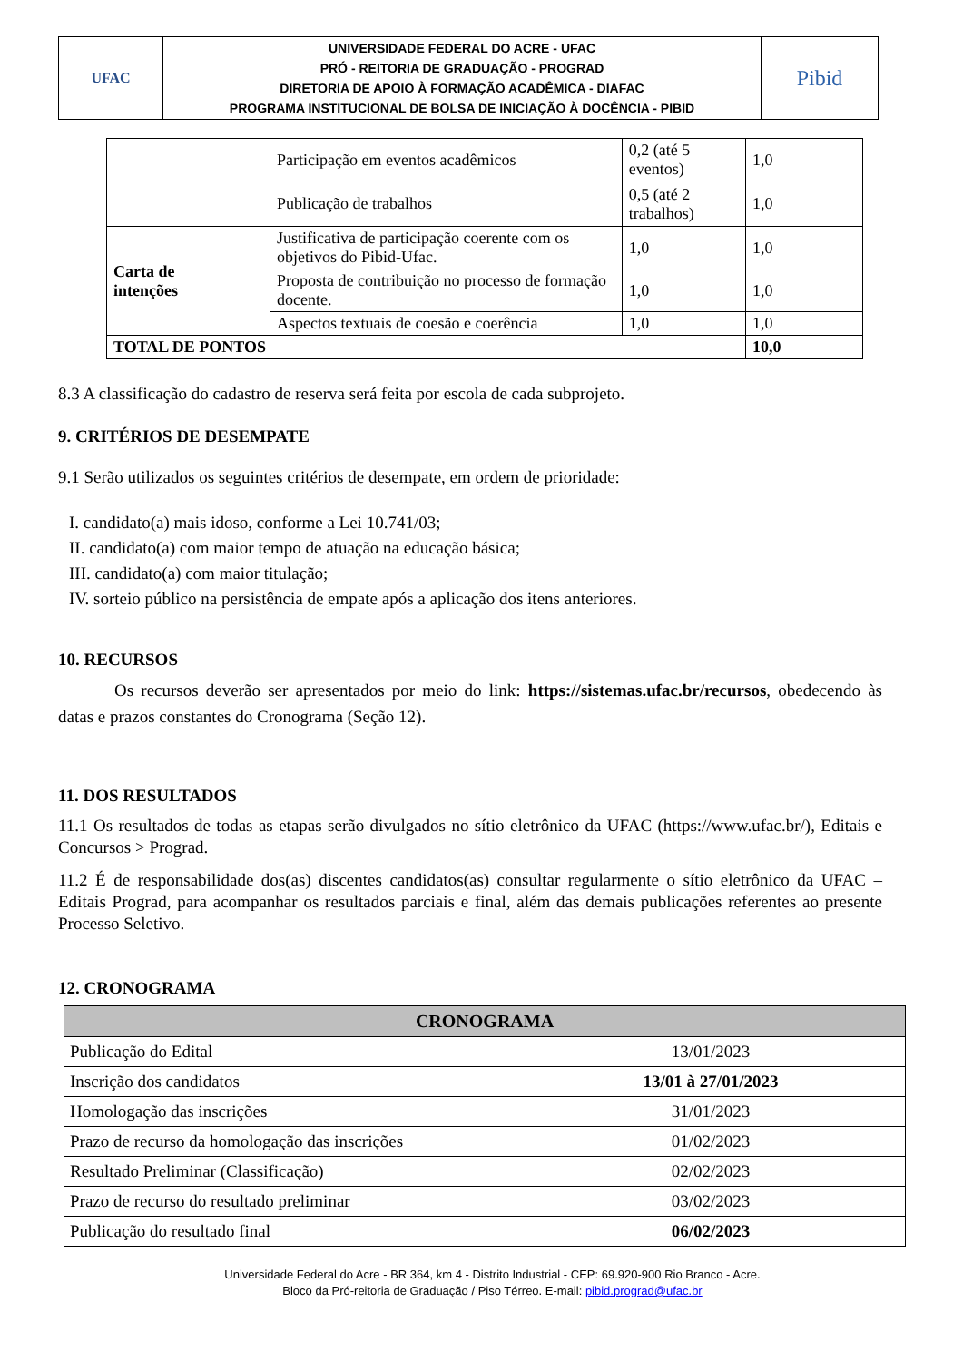| UFAC | UNIVERSIDADE FEDERAL DO ACRE - UFAC PRÓ - REITORIA DE GRADUAÇÃO - PROGRAD DIRETORIA DE APOIO À FORMAÇÃO ACADÊMICA - DIAFAC PROGRAMA INSTITUCIONAL DE BOLSA DE INICIAÇÃO À DOCÊNCIA - PIBID | Pibid |
| | Participação em eventos acadêmicos | 0,2 (até 5 eventos) | 1,0 |
| | Publicação de trabalhos | 0,5 (até 2 trabalhos) | 1,0 |
| Carta de intenções | Justificativa de participação coerente com os objetivos do Pibid-Ufac. | 1,0 | 1,0 |
| | Proposta de contribuição no processo de formação docente. | 1,0 | 1,0 |
| | Aspectos textuais de coesão e coerência | 1,0 | 1,0 |
| TOTAL DE PONTOS | | | 10,0 |
8.3 A classificação do cadastro de reserva será feita por escola de cada subprojeto.
9. CRITÉRIOS DE DESEMPATE
9.1 Serão utilizados os seguintes critérios de desempate, em ordem de prioridade:
I. candidato(a) mais idoso, conforme a Lei 10.741/03;
II. candidato(a) com maior tempo de atuação na educação básica;
III. candidato(a) com maior titulação;
IV. sorteio público na persistência de empate após a aplicação dos itens anteriores.
10. RECURSOS
Os recursos deverão ser apresentados por meio do link: https://sistemas.ufac.br/recursos, obedecendo às datas e prazos constantes do Cronograma (Seção 12).
11. DOS RESULTADOS
11.1 Os resultados de todas as etapas serão divulgados no sítio eletrônico da UFAC (https://www.ufac.br/), Editais e Concursos > Prograd.
11.2 É de responsabilidade dos(as) discentes candidatos(as) consultar regularmente o sítio eletrônico da UFAC – Editais Prograd, para acompanhar os resultados parciais e final, além das demais publicações referentes ao presente Processo Seletivo.
12. CRONOGRAMA
| CRONOGRAMA | |
| --- | --- |
| Publicação do Edital | 13/01/2023 |
| Inscrição dos candidatos | 13/01 à 27/01/2023 |
| Homologação das inscrições | 31/01/2023 |
| Prazo de recurso da homologação das inscrições | 01/02/2023 |
| Resultado Preliminar (Classificação) | 02/02/2023 |
| Prazo de recurso do resultado preliminar | 03/02/2023 |
| Publicação do resultado final | 06/02/2023 |
Universidade Federal do Acre - BR 364, km 4 - Distrito Industrial - CEP: 69.920-900 Rio Branco - Acre.
Bloco da Pró-reitoria de Graduação / Piso Térreo. E-mail: pibid.prograd@ufac.br